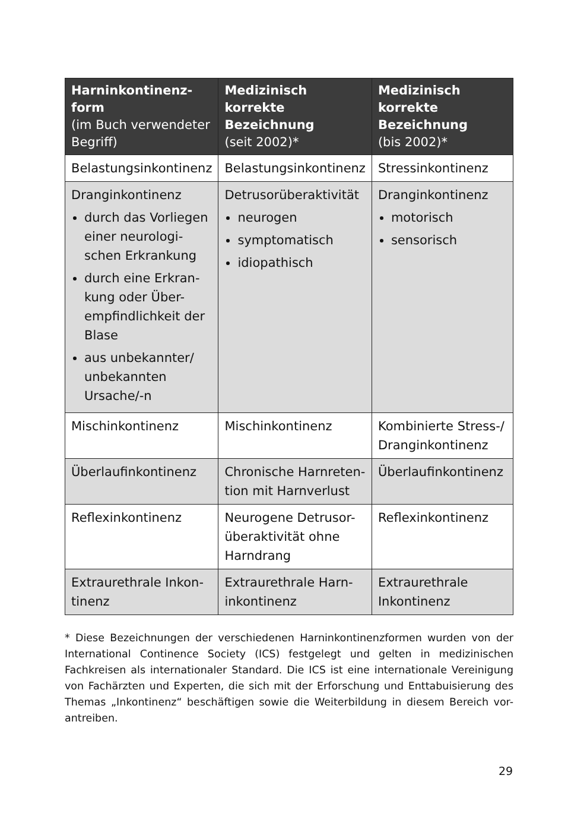| Harninkontinenz-form (im Buch verwendeter Begriff) | Medizinisch korrekte Bezeichnung (seit 2002)* | Medizinisch korrekte Bezeichnung (bis 2002)* |
| --- | --- | --- |
| Belastungsinkontinenz | Belastungsinkontinenz | Stressinkontinenz |
| Dranginkontinenz durch das Vorliegen einer neurologi-schen Erkrankung durch eine Erkran-kung oder Über-empfindlichkeit der Blase aus unbekannter/ unbekannten Ursache/-n | Detrusorüberaktivität neurogen symptomatisch idiopathisch | Dranginkontinenz motorisch sensorisch |
| Mischinkontinenz | Mischinkontinenz | Kombinierte Stress-/ Dranginkontinenz |
| Überlaufinkontinenz | Chronische Harnreten-tion mit Harnverlust | Überlaufinkontinenz |
| Reflexinkontinenz | Neurogene Detrusor-überaktivität ohne Harndrang | Reflexinkontinenz |
| Extraurethrale Inkon-tinenz | Extraurethrale Harn-inkontinenz | Extraurethrale Inkontinenz |
* Diese Bezeichnungen der verschiedenen Harninkontinenzformen wurden von der International Continence Society (ICS) festgelegt und gelten in medizinischen Fachkreisen als internationaler Standard. Die ICS ist eine internationale Vereinigung von Fachärzten und Experten, die sich mit der Erforschung und Enttabuisierung des Themas „Inkontinenz“ beschäftigen sowie die Weiterbildung in diesem Bereich vor-antreiben.
29